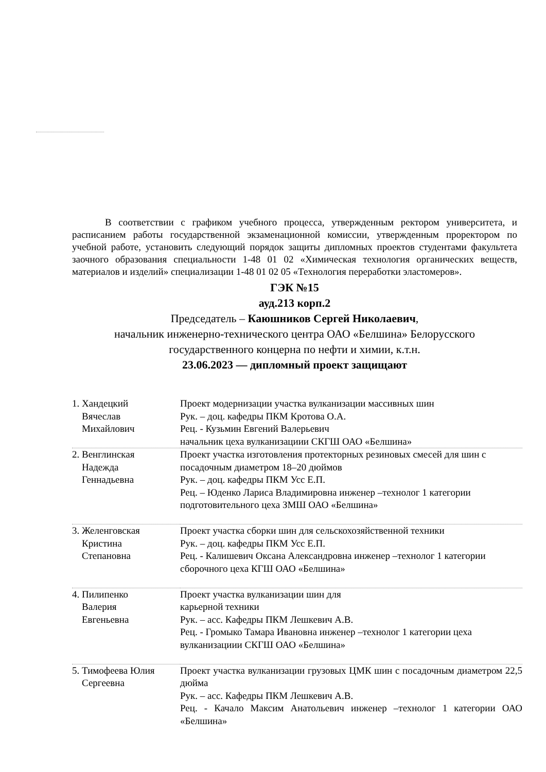В соответствии с графиком учебного процесса, утвержденным ректором университета, и расписанием работы государственной экзаменационной комиссии, утвержденным проректором по учебной работе, установить следующий порядок защиты дипломных проектов студентами факультета заочного образования специальности 1-48 01 02 «Химическая технология органических веществ, материалов и изделий» специализации 1-48 01 02 05 «Технология переработки эластомеров».
ГЭК №15
ауд.213 корп.2
Председатель – Каюшников Сергей Николаевич,
начальник инженерно-технического центра ОАО «Белшина» Белорусского государственного концерна по нефти и химии, к.т.н.
23.06.2023 — дипломный проект защищают
| 1. Хандецкий Вячеслав Михайлович | Проект модернизации участка вулканизации массивных шин Рук. – доц. кафедры ПКМ Кротова О.А. Рец. - Кузьмин Евгений Валерьевич начальник цеха вулканизациии СКГШ ОАО «Белшина» |
| 2. Венглинская Надежда Геннадьевна | Проект участка изготовления протекторных резиновых смесей для шин с посадочным диаметром 18–20 дюймов Рук. – доц. кафедры ПКМ Усс Е.П. Рец. – Юденко Лариса Владимировна инженер –технолог 1 категории подготовительного цеха ЗМШ ОАО «Белшина» |
| 3. Желенговская Кристина Степановна | Проект участка сборки шин для сельскохозяйственной техники Рук. – доц. кафедры ПКМ Усс Е.П. Рец. - Калишевич Оксана Александровна инженер –технолог 1 категории сборочного цеха КГШ ОАО «Белшина» |
| 4. Пилипенко Валерия Евгеньевна | Проект участка вулканизации шин для карьерной техники Рук. – асс. Кафедры ПКМ Лешкевич А.В. Рец. - Громыко Тамара Ивановна инженер –технолог 1 категории цеха вулканизациии СКГШ ОАО «Белшина» |
| 5. Тимофеева Юлия Сергеевна | Проект участка вулканизации грузовых ЦМК шин с посадочным диаметром 22,5 дюйма Рук. – асс. Кафедры ПКМ Лешкевич А.В. Рец. - Качало Максим Анатольевич инженер –технолог 1 категории ОАО «Белшина» |